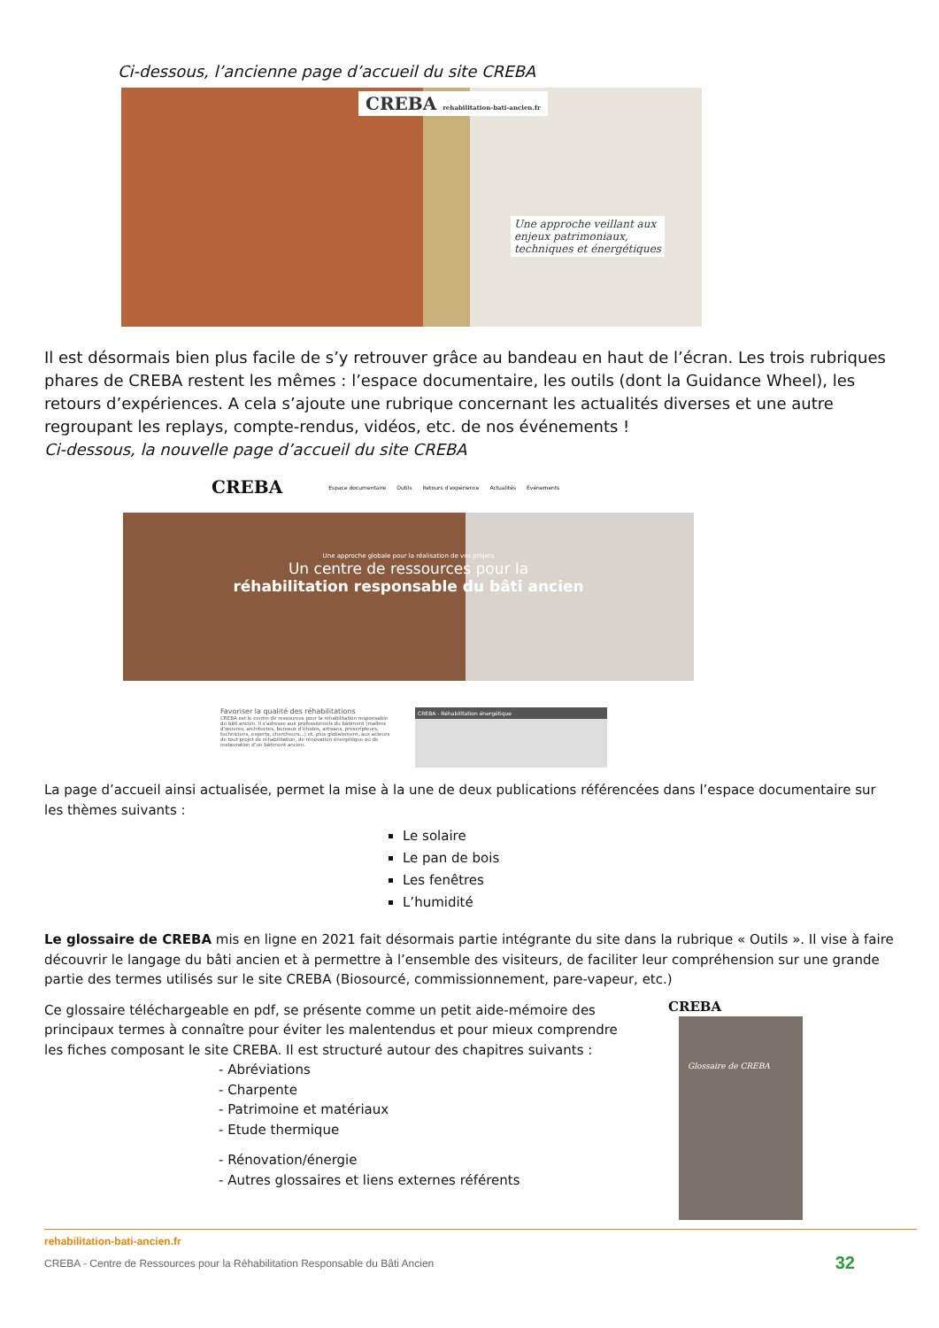Ci-dessous, l’ancienne page d’accueil du site CREBA
CREBA rehabilitation-bati-ancien.fr
Une approche veillant aux
enjeux patrimoniaux,
techniques et énergétiques
Il est désormais bien plus facile de s’y retrouver grâce au bandeau en haut de l’écran. Les trois rubriques phares de CREBA restent les mêmes : l’espace documentaire, les outils (dont la Guidance Wheel), les retours d’expériences. A cela s’ajoute une rubrique concernant les actualités diverses et une autre regroupant les replays, compte-rendus, vidéos, etc. de nos événements !
Ci-dessous, la nouvelle page d’accueil du site CREBA
CREBA Espace documentaire Outils Retours d’expérience Actualités Événements
Une approche globale pour la réalisation de vos projets
Un centre de ressources pour la
réhabilitation responsable du bâti ancien
Favoriser la qualité des réhabilitations
CREBA est le centre de ressources pour la réhabilitation responsable du bâti ancien. Il s’adresse aux professionnels du bâtiment (maîtres d’œuvres, architectes, bureaux d’études, artisans, prescripteurs, techniciens, experts, chercheurs...) et, plus globalement, aux acteurs de tout projet de réhabilitation, de rénovation énergétique ou de restauration d’un bâtiment ancien.
CREBA - Réhabilitation énergétique
La page d’accueil ainsi actualisée, permet la mise à la une de deux publications référencées dans l’espace documentaire sur les thèmes suivants :
Le solaire
Le pan de bois
Les fenêtres
L’humidité
Le glossaire de CREBA mis en ligne en 2021 fait désormais partie intégrante du site dans la rubrique « Outils ». Il vise à faire découvrir le langage du bâti ancien et à permettre à l’ensemble des visiteurs, de faciliter leur compréhension sur une grande partie des termes utilisés sur le site CREBA (Biosourcé, commissionnement, pare-vapeur, etc.)
Ce glossaire téléchargeable en pdf, se présente comme un petit aide-mémoire des principaux termes à connaître pour éviter les malentendus et pour mieux comprendre les fiches composant le site CREBA. Il est structuré autour des chapitres suivants :
- Abréviations
- Charpente
- Patrimoine et matériaux
- Etude thermique
- Rénovation/énergie
- Autres glossaires et liens externes référents
CREBA
Glossaire de CREBA
rehabilitation-bati-ancien.fr
CREBA - Centre de Ressources pour la Réhabilitation Responsable du Bâti Ancien 32